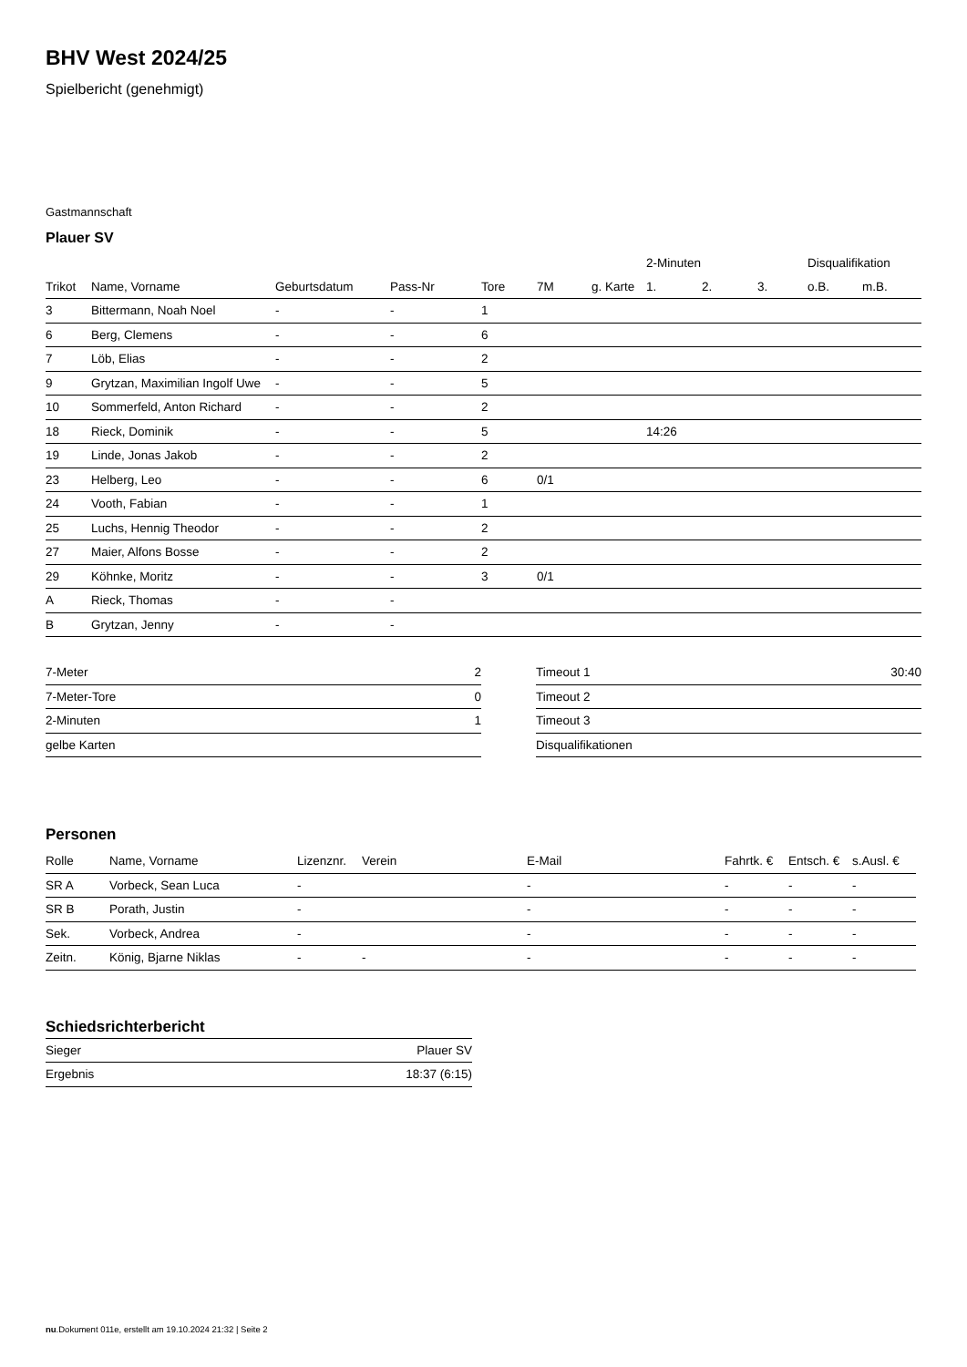BHV West 2024/25
Spielbericht (genehmigt)
Gastmannschaft
Plauer SV
| | | | | | | | 2-Minuten | | | Disqualifikation | |
| --- | --- | --- | --- | --- | --- | --- | --- | --- | --- | --- | --- |
| Trikot | Name, Vorname | Geburtsdatum | Pass-Nr | Tore | 7M | g. Karte | 1. | 2. | 3. | o.B. | m.B. |
| 3 | Bittermann, Noah Noel | - | - | 1 | | | | | | | |
| 6 | Berg, Clemens | - | - | 6 | | | | | | | |
| 7 | Löb, Elias | - | - | 2 | | | | | | | |
| 9 | Grytzan, Maximilian Ingolf Uwe | - | - | 5 | | | | | | | |
| 10 | Sommerfeld, Anton Richard | - | - | 2 | | | | | | | |
| 18 | Rieck, Dominik | - | - | 5 | | | 14:26 | | | | |
| 19 | Linde, Jonas Jakob | - | - | 2 | | | | | | | |
| 23 | Helberg, Leo | - | - | 6 | 0/1 | | | | | | |
| 24 | Vooth, Fabian | - | - | 1 | | | | | | | |
| 25 | Luchs, Hennig Theodor | - | - | 2 | | | | | | | |
| 27 | Maier, Alfons Bosse | - | - | 2 | | | | | | | |
| 29 | Köhnke, Moritz | - | - | 3 | 0/1 | | | | | | |
| A | Rieck, Thomas | - | - | | | | | | | | |
| B | Grytzan, Jenny | - | - | | | | | | | | |
| 7-Meter | 2 |
| 7-Meter-Tore | 0 |
| 2-Minuten | 1 |
| gelbe Karten | |
| Timeout 1 | 30:40 |
| Timeout 2 | |
| Timeout 3 | |
| Disqualifikationen | |
Personen
| Rolle | Name, Vorname | Lizenznr. | Verein | E-Mail | Fahrtk. € | Entsch. € | s.Ausl. € |
| --- | --- | --- | --- | --- | --- | --- | --- |
| SR A | Vorbeck, Sean Luca | - | | - | - | - | - |
| SR B | Porath, Justin | - | | - | - | - | - |
| Sek. | Vorbeck, Andrea | - | | - | - | - | - |
| Zeitn. | König, Bjarne Niklas | - | - | - | - | - | - |
Schiedsrichterbericht
| Sieger | Plauer SV |
| Ergebnis | 18:37 (6:15) |
nu.Dokument 011e, erstellt am 19.10.2024 21:32 | Seite 2